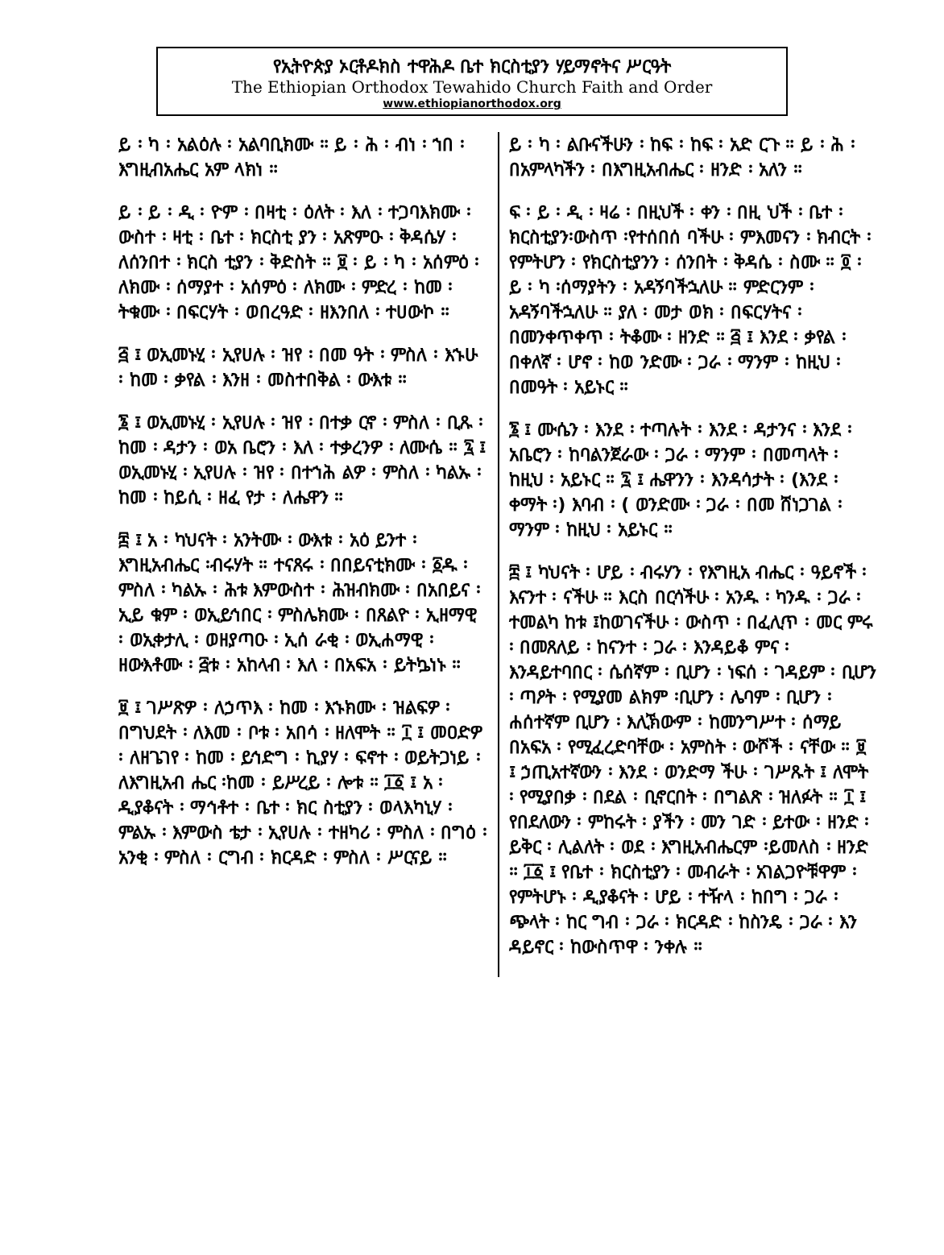የኢትዮጵያ ኦርቶዶክስ ተዋሕዶ ቤተ ክርስቲያን ሃይማኖትና ሥርዓት
The Ethiopian Orthodox Tewahido Church Faith and Order
www.ethiopianorthodox.org
ይ ፡ ካ ፡ አልዕሉ ፡ አልባቢክሙ ። ይ ፡ ሕ ፡ ብነ ፡ ኀበ ፡ እግዚብአሔር አም ላክነ ።
ይ ፡ ይ ፡ ዲ ፡ ዮም ፡ በዛቲ ፡ ዕለት ፡ እለ ፡ ተጋባእክሙ ፡ ውስተ ፡ ዛቲ ፡ ቤተ ፡ ክርስቲ ያን ፡ አጽምዑ ፡ ቅዳሴሃ ፡ ለሰንበተ ፡ ክርስ ቲያን ፡ ቅድስት ። ፱ ፡ ይ ፡ ካ ፡ አሰምዕ ፡ ለክሙ ፡ ሰማያተ ፡ አሰምዕ ፡ ለክሙ ፡ ምድረ ፡ ከመ ፡ ትቁሙ ፡ በፍርሃት ፡ ወበረዓድ ፡ ዘእንበለ ፡ ተሀውኮ ።
፭ ፤ ወኢመኑሂ ፡ ኢየሀሉ ፡ ዝየ ፡ በመ ዓት ፡ ምስለ ፡ እኁሁ ፡ ከመ ፡ ቃየል ፡ እንዘ ፡ መስተበቅል ፡ ውእቱ ።
፮ ፤ ወኢመኑሂ ፡ ኢየሀሉ ፡ ዝየ ፡ በተቃ ርኖ ፡ ምስለ ፡ ቢጹ ፡ ከመ ፡ ዳታን ፡ ወአ ቤሮን ፡ እለ ፡ ተቃረንዎ ፡ ለሙሴ ። ፯ ፤ ወኢመኑሂ ፡ ኢየሀሉ ፡ ዝየ ፡ በተኀሕ ልዎ ፡ ምስለ ፡ ካልኡ ፡ ከመ ፡ ከይሲ ፡ ዘፈ የታ ፡ ለሔዋን ።
፰ ፤ አ ፡ ካህናት ፡ አንትሙ ፡ ውእቱ ፡ አዕ ይንተ ፡ እግዚአብሔር ፡ብሩሃት ። ተናጸሩ ፡ በበይናቲክሙ ፡ ፩ዱ ፡ ምስለ ፡ ካልኡ ፡ ሕቱ እምውስተ ፡ ሕዝብክሙ ፡ በአበይና ፡ ኢይ ቁም ፡ ወኢይኅበር ፡ ምስሌክሙ ፡ በጸልዮ ፡ ኢዘማዊ ፡ ወኢቀታሊ ፡ ወዘያጣዑ ፡ ኢሰ ራቂ ፡ ወኢሐማዊ ፡ ዘውእቶሙ ፡ ፭ቱ ፡ አከላብ ፡ እለ ፡ በአፍአ ፡ ይትኴነኑ ።
፱ ፤ ገሥጽዎ ፡ ለኃጥእ ፡ ከመ ፡ እኁክሙ ፡ ዝልፍዎ ፡ በግህደት ፡ ለእመ ፡ ቦቱ ፡ አበሳ ፡ ዘለሞት ። ፲ ፤ መዐድዎ ፡ ለዘጌገየ ፡ ከመ ፡ ይኅድግ ፡ ኪያሃ ፡ ፍኖተ ፡ ወይትጋነይ ፡ ለእግዚአብ ሔር ፡ከመ ፡ ይሥረይ ፡ ሎቱ ። ፲፩ ፤ አ ፡ ዲያቆናት ፡ ማኅቶተ ፡ ቤተ ፡ ክር ስቲያን ፡ ወላእካኒሃ ፡ ምልኡ ፡ እምውስ ቴታ ፡ ኢየሀሉ ፡ ተዘካሪ ፡ ምስለ ፡ በግዕ ፡ አንቂ ፡ ምስለ ፡ ርግብ ፡ ክርዳድ ፡ ምስለ ፡ ሥርናይ ።
ይ ፡ ካ ፡ ልቡናችሁን ፡ ከፍ ፡ ከፍ ፡ አድ ርጉ ። ይ ፡ ሕ ፡ በአምላካችን ፡ በእግዚአብሔር ፡ ዘንድ ፡ አለን ።
ፍ ፡ ይ ፡ ዲ ፡ ዛሬ ፡ በዚህች ፡ ቀን ፡ በዚ ህች ፡ ቤተ ፡ ክርስቲያን፡ውስጥ ፡የተሰበሰ ባችሁ ፡ ምእመናን ፡ ክብርት ፡ የምትሆን ፡ የክርስቲያንን ፡ ሰንበት ፡ ቅዳሴ ፡ ስሙ ። ፬ ፡ ይ ፡ ካ ፡ሰማያትን ፡ አዳኝባችኋለሁ ። ምድርንም ፡ አዳኝባችኋለሁ ። ያለ ፡ መታ ወክ ፡ በፍርሃትና ፡ በመንቀጥቀጥ ፡ ትቆሙ ፡ ዘንድ ። ፭ ፤ እንደ ፡ ቃየል ፡ በቀለኛ ፡ ሆኖ ፡ ከወ ንድሙ ፡ ጋራ ፡ ማንም ፡ ከዚህ ፡ በመዓት ፡ አይኑር ።
፮ ፤ ሙሴን ፡ እንደ ፡ ተጣሉት ፡ እንደ ፡ ዳታንና ፡ እንደ ፡ አቤሮን ፡ ከባልንጀራው ፡ ጋራ ፡ ማንም ፡ በመጣላት ፡ ከዚህ ፡ አይኑር ። ፯ ፤ ሔዋንን ፡ እንዳሳታት ፡ (እንደ ፡ ቀማት ፡) እባብ ፡ ( ወንድሙ ፡ ጋራ ፡ በመ ሸነጋገል ፡ ማንም ፡ ከዚህ ፡ አይኑር ።
፰ ፤ ካህናት ፡ ሆይ ፡ ብሩሃን ፡ የእግዚአ ብሔር ፡ ዓይኖች ፡ እናንተ ፡ ናችሁ ። እርስ በርሳችሁ ፡ አንዱ ፡ ካንዱ ፡ ጋራ ፡ ተመልካ ከቱ ፤ከወገናችሁ ፡ ውስጥ ፡ በፈሊጥ ፡ መር ምሩ ፡ በመጸለይ ፡ ከናንተ ፡ ጋራ ፡ እንዳይቆ ምና ፡ እንዳይተባበር ፡ ሴሰኛም ፡ ቢሆን ፡ ነፍሰ ፡ ገዳይም ፡ ቢሆን ፡ ጣዖት ፡ የሚያመ ልክም ፡ቢሆን ፡ ሌባም ፡ ቢሆን ፡ ሐሰተኛም ቢሆን ፡ እሊኽውም ፡ ከመንግሥተ ፡ ሰማይ በአፍአ ፡ የሚፈረድባቸው ፡ አምስት ፡ ውሾች ፡ ናቸው ። ፱ ፤ ኃጢአተኛውን ፡ እንደ ፡ ወንድማ ችሁ ፡ ገሥጹት ፤ ለሞት ፡ የሚያበቃ ፡ በደል ፡ ቢኖርበት ፡ በግልጽ ፡ ዝለፉት ። ፲ ፤ የበደለውን ፡ ምከሩት ፡ ያችን ፡ መን ገድ ፡ ይተው ፡ ዘንድ ፡ ይቅር ፡ ሊልለት ፡ ወደ ፡ እግዚአብሔርም ፡ይመለስ ፡ ዘንድ ። ፲፩ ፤ የቤተ ፡ ክርስቲያን ፡ መብራት ፡ አገልጋዮቹዋም ፡ የምትሆኑ ፡ ዲያቆናት ፡ ሆይ ፡ ተዥላ ፡ ከበግ ፡ ጋራ ፡ ጭላት ፡ ከር ግብ ፡ ጋራ ፡ ክርዳድ ፡ ከስንዴ ፡ ጋራ ፡ እን ዳይኖር ፡ ከውስጥዋ ፡ ንቀሉ ።